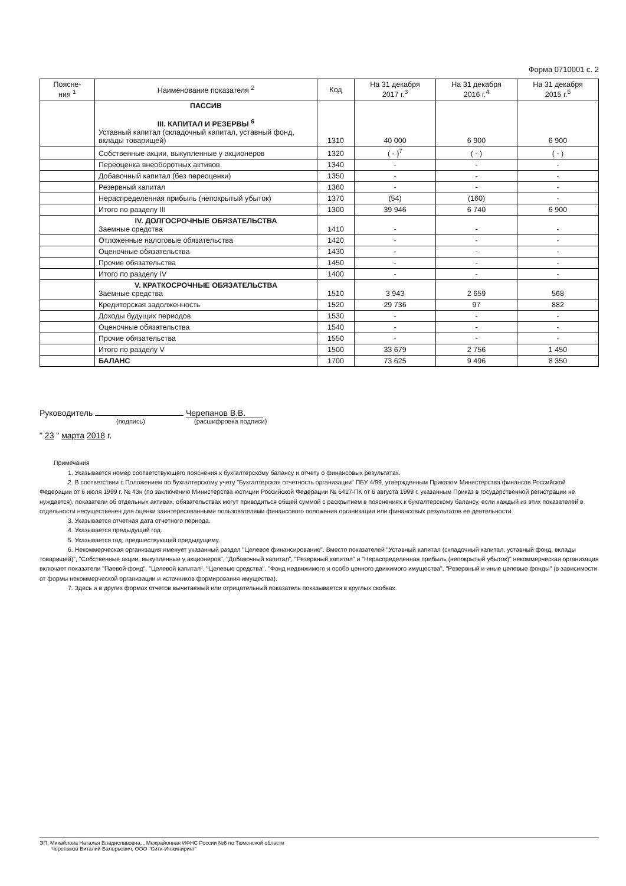Форма 0710001 с. 2
| Поясне- ния <sup>1</sup> | Наименование показателя <sup>2</sup> | Код | На 31 декабря 2017 г.<sup>3</sup> | На 31 декабря 2016 г.<sup>4</sup> | На 31 декабря 2015 г.<sup>5</sup> |
| --- | --- | --- | --- | --- | --- |
| | ПАССИВ III. КАПИТАЛ И РЕЗЕРВЫ <sup>6</sup> Уставный капитал (складочный капитал, уставный фонд, вклады товарищей) | 1310 | 40 000 | 6 900 | 6 900 |
| | Собственные акции, выкупленные у акционеров | 1320 | ( - )<sup>7</sup> | ( - ) | ( - ) |
| | Переоценка внеоборотных активов | 1340 | - | - | - |
| | Добавочный капитал (без переоценки) | 1350 | - | - | - |
| | Резервный капитал | 1360 | - | - | - |
| | Нераспределенная прибыль (непокрытый убыток) | 1370 | (54) | (160) | - |
| | Итого по разделу III | 1300 | 39 946 | 6 740 | 6 900 |
| | IV. ДОЛГОСРОЧНЫЕ ОБЯЗАТЕЛЬСТВА Заемные средства | 1410 | - | - | - |
| | Отложенные налоговые обязательства | 1420 | - | - | - |
| | Оценочные обязательства | 1430 | - | - | - |
| | Прочие обязательства | 1450 | - | - | - |
| | Итого по разделу IV | 1400 | - | - | - |
| | V. КРАТКОСРОЧНЫЕ ОБЯЗАТЕЛЬСТВА Заемные средства | 1510 | 3 943 | 2 659 | 568 |
| | Кредиторская задолженность | 1520 | 29 736 | 97 | 882 |
| | Доходы будущих периодов | 1530 | - | - | - |
| | Оценочные обязательства | 1540 | - | - | - |
| | Прочие обязательства | 1550 | - | - | - |
| | Итого по разделу V | 1500 | 33 679 | 2 756 | 1 450 |
| | БАЛАНС | 1700 | 73 625 | 9 496 | 8 350 |
Руководитель Черепанов В.В.
(подпись) (расшифровка подписи)
" 23 " марта 2018 г.
Примечания
1. Указывается номер соответствующего пояснения к бухгалтерскому балансу и отчету о финансовых результатах.
2. В соответствии с Положением по бухгалтерскому учету "Бухгалтерская отчетность организации" ПБУ 4/99, утвержденным Приказом Министерства финансов Российской Федерации от 6 июля 1999 г. № 43н (по заключению Министерства юстиции Российской Федерации № 6417-ПК от 6 августа 1999 г. указанным Приказ в государственной регистрации не нуждается), показатели об отдельных активах, обязательствах могут приводиться общей суммой с раскрытием в пояснениях к бухгалтерскому балансу, если каждый из этих показателей в отдельности несущественен для оценки заинтересованными пользователями финансового положения организации или финансовых результатов ее деятельности.
3. Указывается отчетная дата отчетного периода.
4. Указывается предыдущий год.
5. Указывается год, предшествующий предыдущему.
6. Некоммерческая организация именует указанный раздел "Целевое финансирование". Вместо показателей "Уставный капитал (складочный капитал, уставный фонд, вклады товарищей)", "Собственные акции, выкупленные у акционеров", "Добавочный капитал", "Резервный капитал" и "Нераспределенная прибыль (непокрытый убыток)" некоммерческая организация включает показатели "Паевой фонд", "Целевой капитал", "Целевые средства", "Фонд недвижимого и особо ценного движимого имущества", "Резервный и иные целевые фонды" (в зависимости от формы некоммерческой организации и источников формирования имущества).
7. Здесь и в других формах отчетов вычитаемый или отрицательный показатель показывается в круглых скобках.
ЭП: Михайлова Наталья Владиславовна, , Межрайонная ИФНС России №6 по Тюменской области
Черепанов Виталий Валерьевич, ООО "Сити-Инжиниринг"